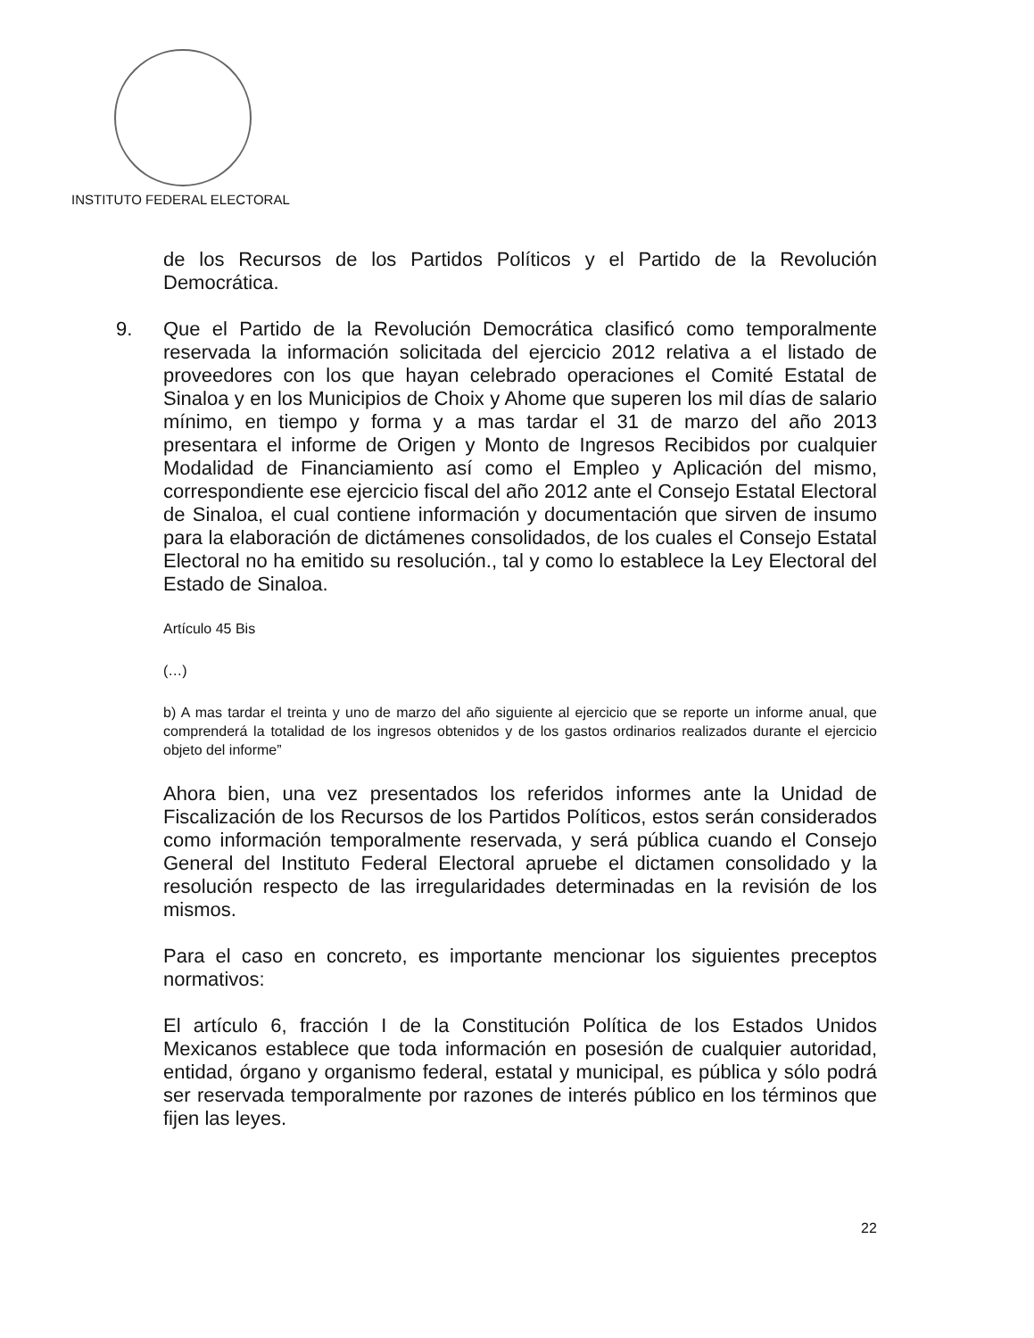INSTITUTO FEDERAL ELECTORAL
de los Recursos de los Partidos Políticos y el Partido de la Revolución Democrática.
9. Que el Partido de la Revolución Democrática clasificó como temporalmente reservada la información solicitada del ejercicio 2012 relativa a el listado de proveedores con los que hayan celebrado operaciones el Comité Estatal de Sinaloa y en los Municipios de Choix y Ahome que superen los mil días de salario mínimo, en tiempo y forma y a mas tardar el 31 de marzo del año 2013 presentara el informe de Origen y Monto de Ingresos Recibidos por cualquier Modalidad de Financiamiento así como el Empleo y Aplicación del mismo, correspondiente ese ejercicio fiscal del año 2012 ante el Consejo Estatal Electoral de Sinaloa, el cual contiene información y documentación que sirven de insumo para la elaboración de dictámenes consolidados, de los cuales el Consejo Estatal Electoral no ha emitido su resolución., tal y como lo establece la Ley Electoral del Estado de Sinaloa.
Artículo 45 Bis
(…)
b) A mas tardar el treinta y uno de marzo del año siguiente al ejercicio que se reporte un informe anual, que comprenderá la totalidad de los ingresos obtenidos y de los gastos ordinarios realizados durante el ejercicio objeto del informe”
Ahora bien, una vez presentados los referidos informes ante la Unidad de Fiscalización de los Recursos de los Partidos Políticos, estos serán considerados como información temporalmente reservada, y será pública cuando el Consejo General del Instituto Federal Electoral apruebe el dictamen consolidado y la resolución respecto de las irregularidades determinadas en la revisión de los mismos.
Para el caso en concreto, es importante mencionar los siguientes preceptos normativos:
El artículo 6, fracción I de la Constitución Política de los Estados Unidos Mexicanos establece que toda información en posesión de cualquier autoridad, entidad, órgano y organismo federal, estatal y municipal, es pública y sólo podrá ser reservada temporalmente por razones de interés público en los términos que fijen las leyes.
22